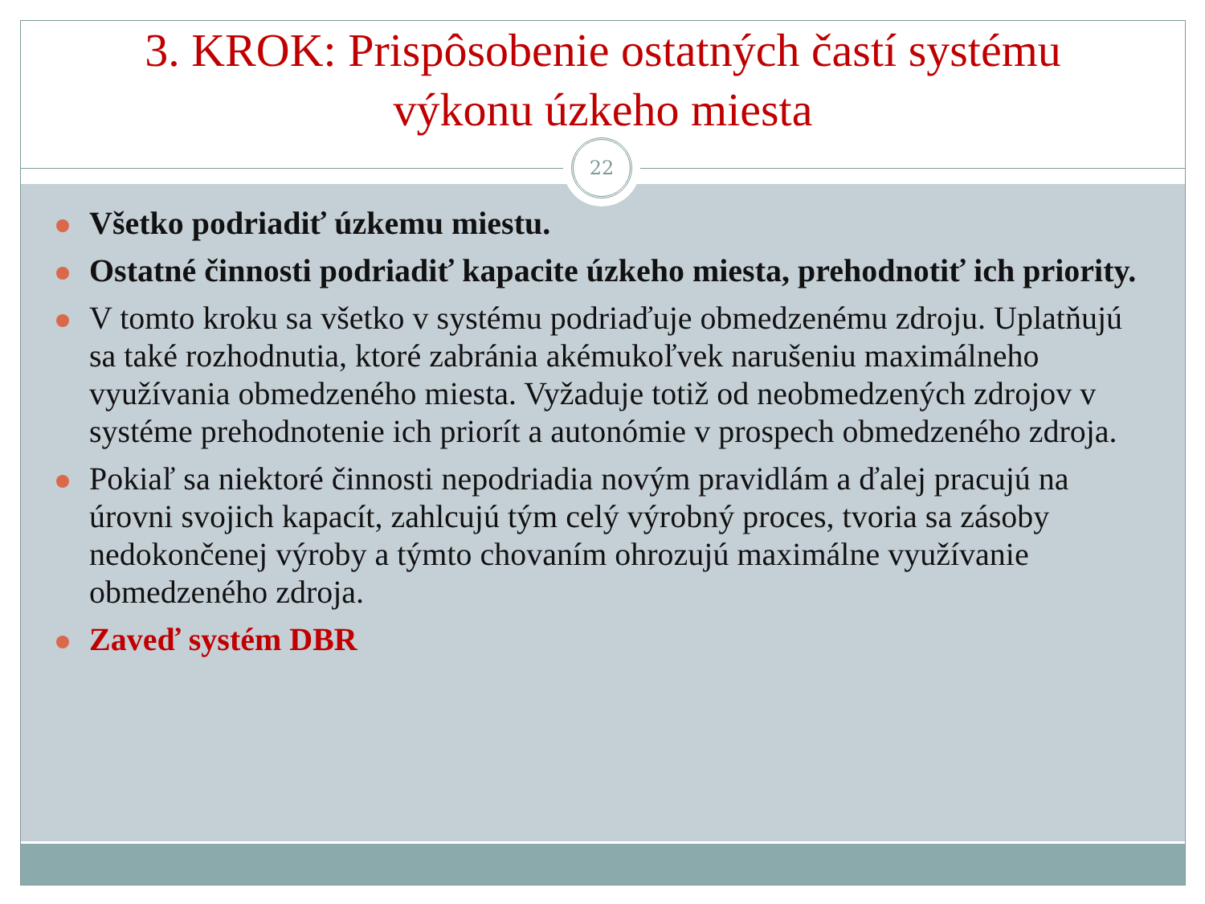3. KROK: Prispôsobenie ostatných častí systému
výkonu úzkeho miesta
Všetko podriadiť úzkemu miestu.
Ostatné činnosti podriadiť kapacite úzkeho miesta, prehodnotiť ich priority.
V tomto kroku sa všetko v systému podriaďuje obmedzenému zdroju. Uplatňujú sa také rozhodnutia, ktoré zabránia akémukoľvek narušeniu maximálneho využívania obmedzeného miesta. Vyžaduje totiž od neobmedzených zdrojov v systéme prehodnotenie ich priorít a autonómie v prospech obmedzeného zdroja.
Pokiaľ sa niektoré činnosti nepodriadia novým pravidlám a ďalej pracujú na úrovni svojich kapacít, zahlcujú tým celý výrobný proces, tvoria sa zásoby nedokončenej výroby a týmto chovaním ohrozujú maximálne využívanie obmedzeného zdroja.
Zaveď systém DBR
22